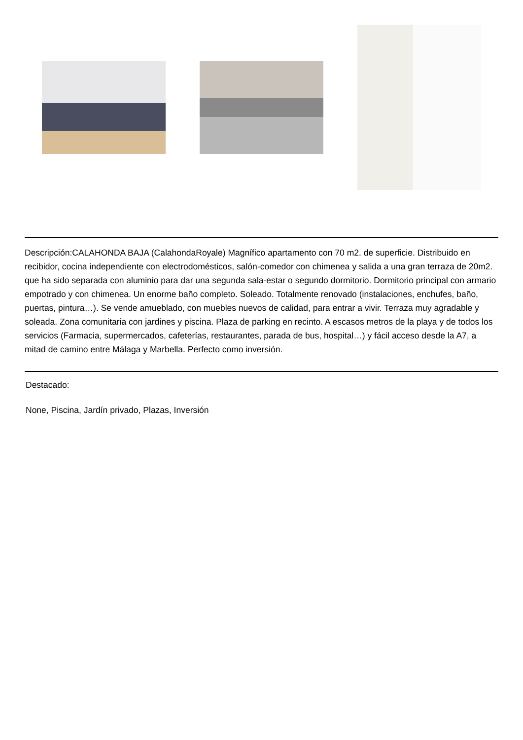Descripción:CALAHONDA BAJA (CalahondaRoyale) Magnífico apartamento con 70 m2. de superficie. Distribuido en recibidor, cocina independiente con electrodomésticos, salón-comedor con chimenea y salida a una gran terraza de 20m2. que ha sido separada con aluminio para dar una segunda sala-estar o segundo dormitorio. Dormitorio principal con armario empotrado y con chimenea. Un enorme baño completo. Soleado. Totalmente renovado (instalaciones, enchufes, baño, puertas, pintura…). Se vende amueblado, con muebles nuevos de calidad, para entrar a vivir. Terraza muy agradable y soleada. Zona comunitaria con jardines y piscina. Plaza de parking en recinto. A escasos metros de la playa y de todos los servicios (Farmacia, supermercados, cafeterías, restaurantes, parada de bus, hospital…) y fácil acceso desde la A7, a mitad de camino entre Málaga y Marbella. Perfecto como inversión.
Destacado:
None, Piscina, Jardín privado, Plazas, Inversión